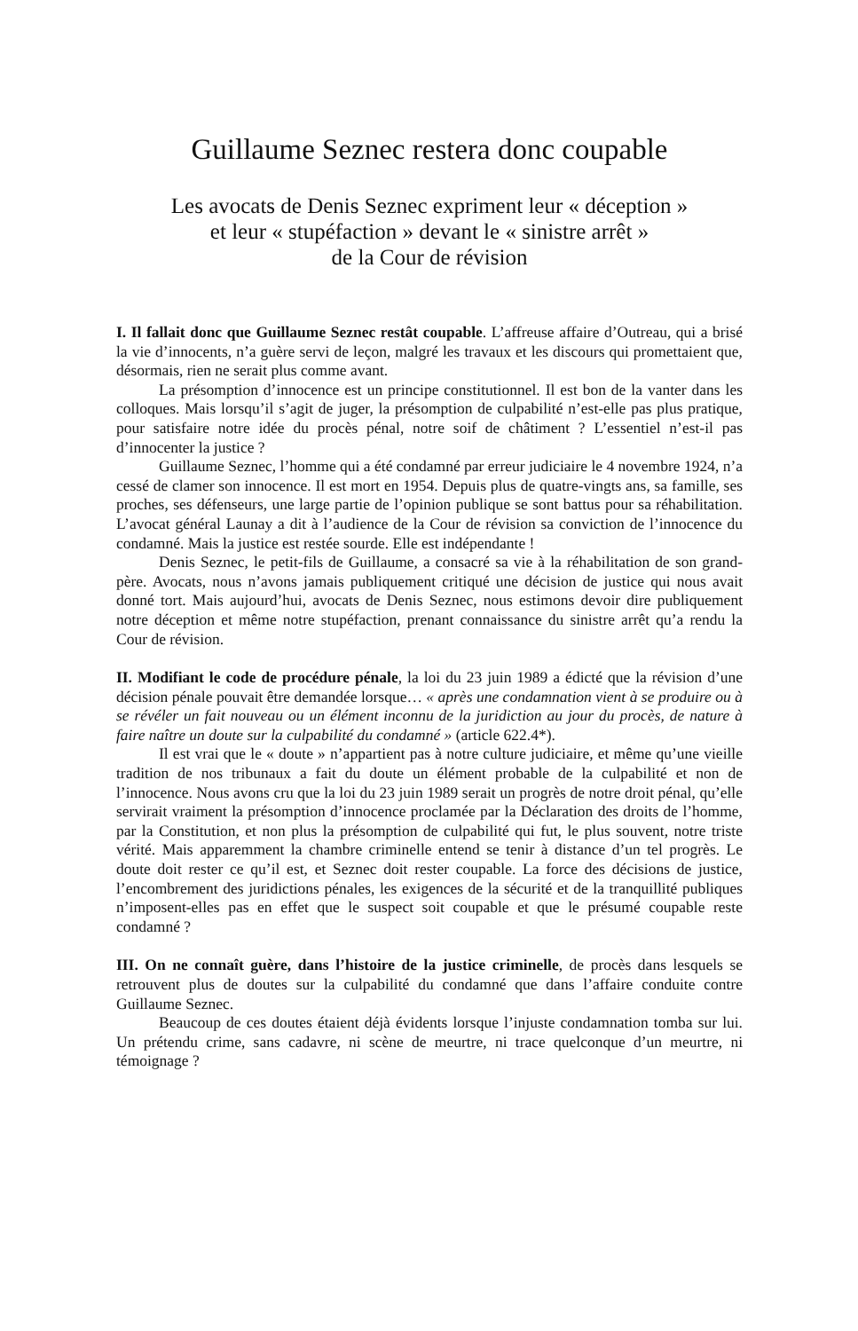Guillaume Seznec restera donc coupable
Les avocats de Denis Seznec expriment leur « déception »
et leur « stupéfaction » devant le « sinistre arrêt »
de la Cour de révision
I. Il fallait donc que Guillaume Seznec restât coupable. L’affreuse affaire d’Outreau, qui a brisé la vie d’innocents, n’a guère servi de leçon, malgré les travaux et les discours qui promettaient que, désormais, rien ne serait plus comme avant.
La présomption d’innocence est un principe constitutionnel. Il est bon de la vanter dans les colloques. Mais lorsqu’il s’agit de juger, la présomption de culpabilité n’est-elle pas plus pratique, pour satisfaire notre idée du procès pénal, notre soif de châtiment ? L’essentiel n’est-il pas d’innocenter la justice ?
Guillaume Seznec, l’homme qui a été condamné par erreur judiciaire le 4 novembre 1924, n’a cessé de clamer son innocence. Il est mort en 1954. Depuis plus de quatre-vingts ans, sa famille, ses proches, ses défenseurs, une large partie de l’opinion publique se sont battus pour sa réhabilitation. L’avocat général Launay a dit à l’audience de la Cour de révision sa conviction de l’innocence du condamné. Mais la justice est restée sourde. Elle est indépendante !
Denis Seznec, le petit-fils de Guillaume, a consacré sa vie à la réhabilitation de son grand-père. Avocats, nous n’avons jamais publiquement critiqué une décision de justice qui nous avait donné tort. Mais aujourd’hui, avocats de Denis Seznec, nous estimons devoir dire publiquement notre déception et même notre stupéfaction, prenant connaissance du sinistre arrêt qu’a rendu la Cour de révision.
II. Modifiant le code de procédure pénale, la loi du 23 juin 1989 a édicté que la révision d’une décision pénale pouvait être demandée lorsque… « après une condamnation vient à se produire ou à se révéler un fait nouveau ou un élément inconnu de la juridiction au jour du procès, de nature à faire naître un doute sur la culpabilité du condamné » (article 622.4*).
Il est vrai que le « doute » n’appartient pas à notre culture judiciaire, et même qu’une vieille tradition de nos tribunaux a fait du doute un élément probable de la culpabilité et non de l’innocence. Nous avons cru que la loi du 23 juin 1989 serait un progrès de notre droit pénal, qu’elle servirait vraiment la présomption d’innocence proclamée par la Déclaration des droits de l’homme, par la Constitution, et non plus la présomption de culpabilité qui fut, le plus souvent, notre triste vérité. Mais apparemment la chambre criminelle entend se tenir à distance d’un tel progrès. Le doute doit rester ce qu’il est, et Seznec doit rester coupable. La force des décisions de justice, l’encombrement des juridictions pénales, les exigences de la sécurité et de la tranquillité publiques n’imposent-elles pas en effet que le suspect soit coupable et que le présumé coupable reste condamné ?
III. On ne connaît guère, dans l’histoire de la justice criminelle, de procès dans lesquels se retrouvent plus de doutes sur la culpabilité du condamné que dans l’affaire conduite contre Guillaume Seznec.
Beaucoup de ces doutes étaient déjà évidents lorsque l’injuste condamnation tomba sur lui. Un prétendu crime, sans cadavre, ni scène de meurtre, ni trace quelconque d’un meurtre, ni témoignage ?